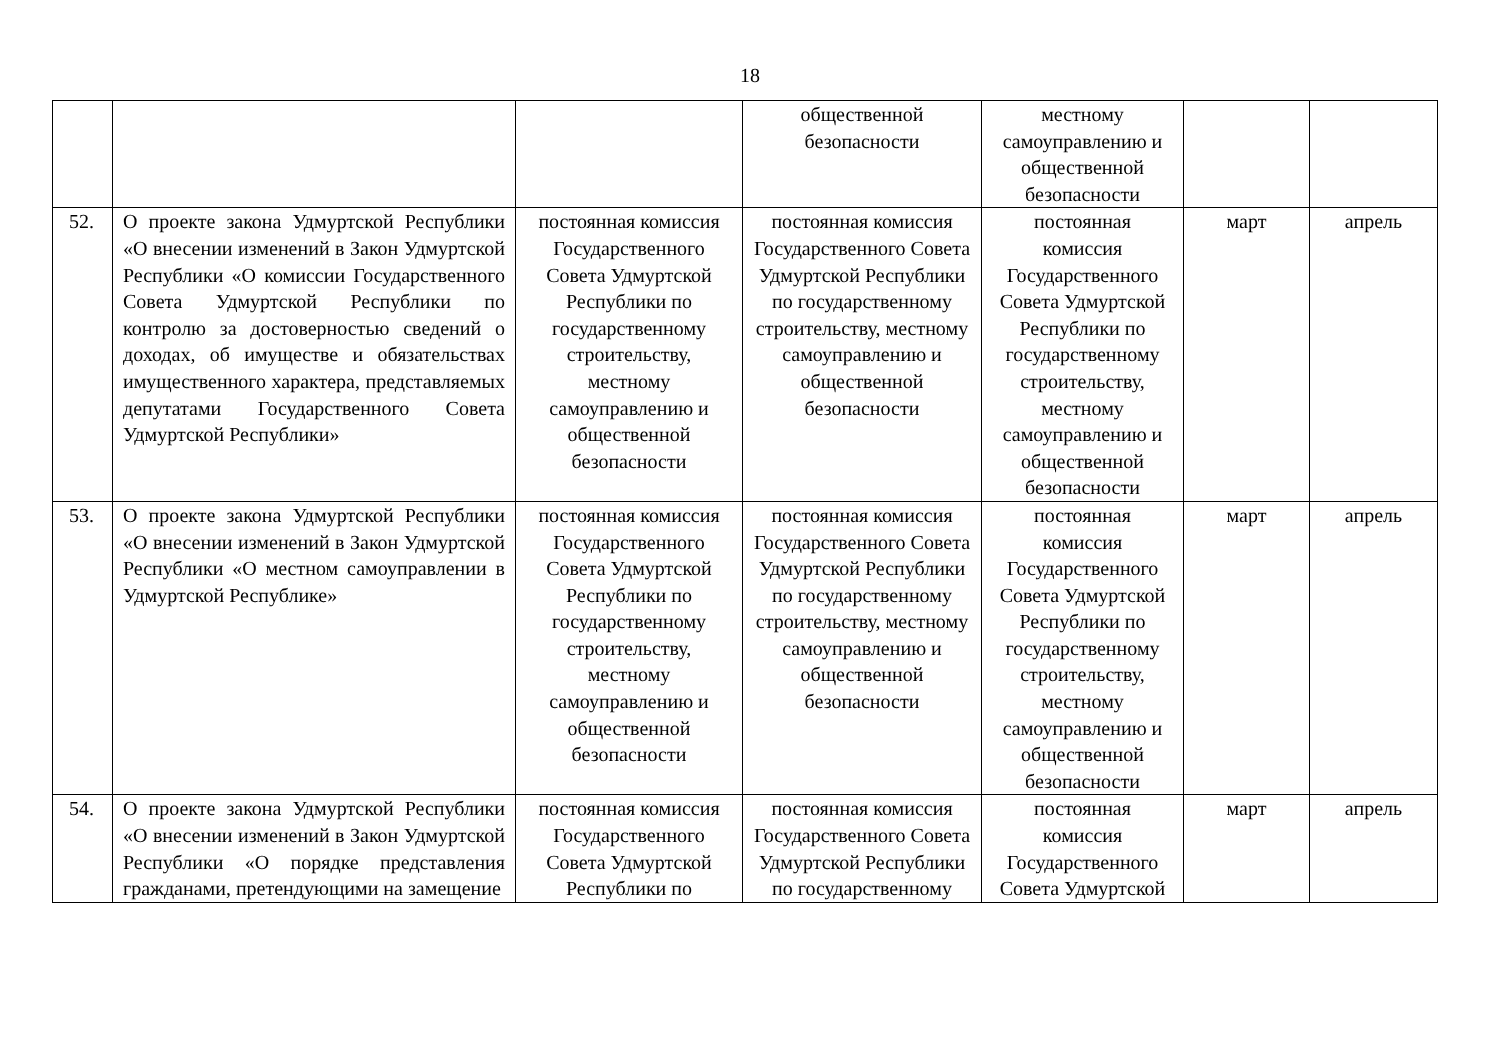18
| | | | общественной безопасности | местному самоуправлению и общественной безопасности | | |
| 52. | О проекте закона Удмуртской Республики «О внесении изменений в Закон Удмуртской Республики «О комиссии Государственного Совета Удмуртской Республики по контролю за достоверностью сведений о доходах, об имуществе и обязательствах имущественного характера, представляемых депутатами Государственного Совета Удмуртской Республики» | постоянная комиссия Государственного Совета Удмуртской Республики по государственному строительству, местному самоуправлению и общественной безопасности | постоянная комиссия Государственного Совета Удмуртской Республики по государственному строительству, местному самоуправлению и общественной безопасности | постоянная комиссия Государственного Совета Удмуртской Республики по государственному строительству, местному самоуправлению и общественной безопасности | март | апрель |
| 53. | О проекте закона Удмуртской Республики «О внесении изменений в Закон Удмуртской Республики «О местном самоуправлении в Удмуртской Республике» | постоянная комиссия Государственного Совета Удмуртской Республики по государственному строительству, местному самоуправлению и общественной безопасности | постоянная комиссия Государственного Совета Удмуртской Республики по государственному строительству, местному самоуправлению и общественной безопасности | постоянная комиссия Государственного Совета Удмуртской Республики по государственному строительству, местному самоуправлению и общественной безопасности | март | апрель |
| 54. | О проекте закона Удмуртской Республики «О внесении изменений в Закон Удмуртской Республики «О порядке представления гражданами, претендующими на замещение | постоянная комиссия Государственного Совета Удмуртской Республики по | постоянная комиссия Государственного Совета Удмуртской Республики по государственному | постоянная комиссия Государственного Совета Удмуртской | март | апрель |